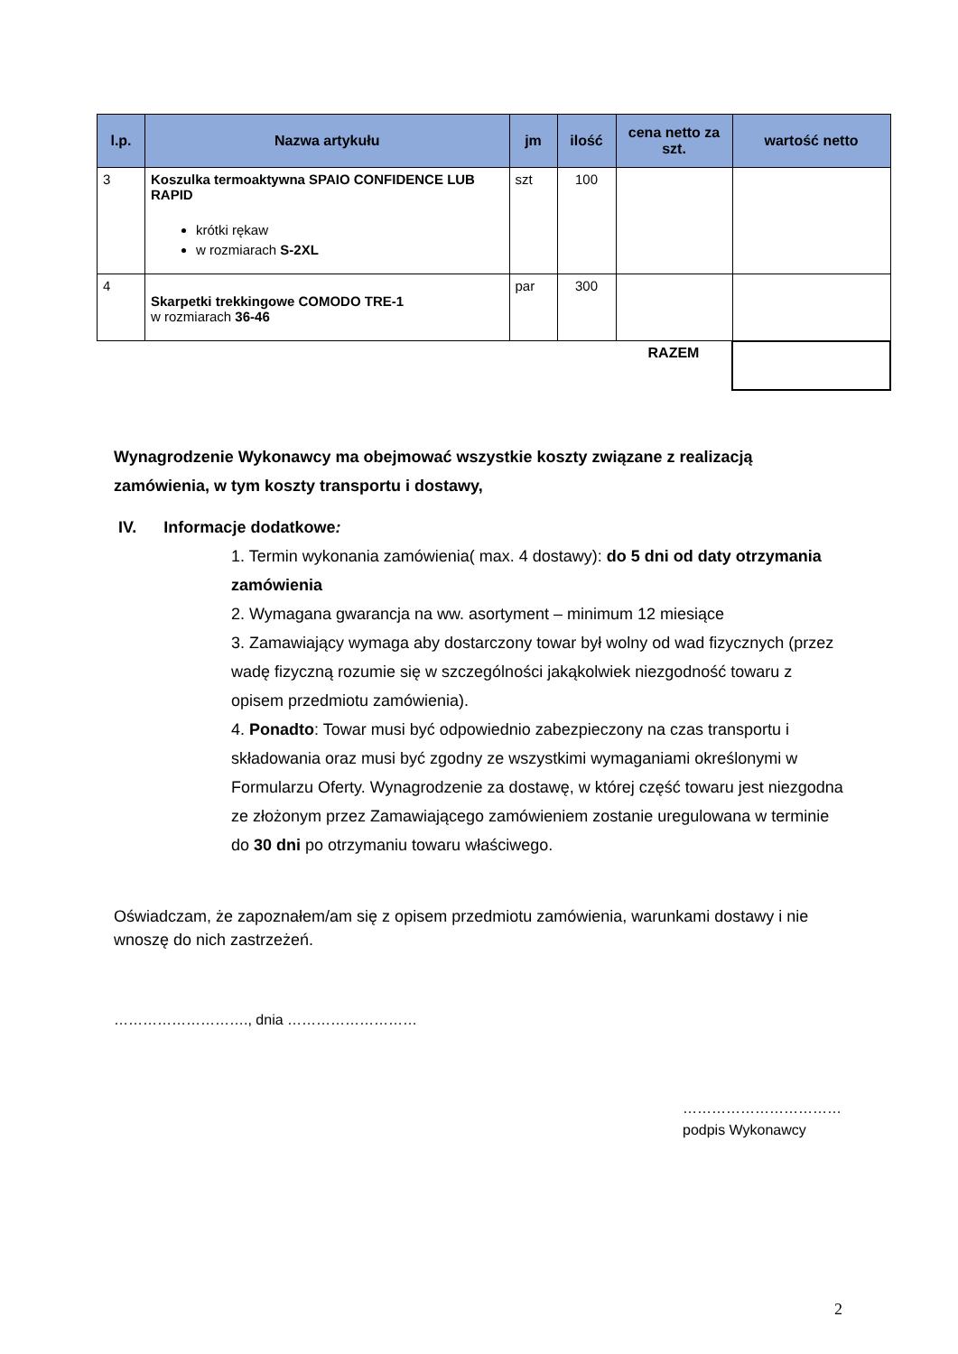| l.p. | Nazwa artykułu | jm | ilość | cena netto za szt. | wartość netto |
| --- | --- | --- | --- | --- | --- |
| 3 | Koszulka termoaktywna SPAIO CONFIDENCE LUB RAPID krótki rękaw w rozmiarach S-2XL | szt | 100 | | |
| 4 | Skarpetki trekkingowe COMODO TRE-1 w rozmiarach 36-46 | par | 300 | | |
| | | | | RAZEM | |
Wynagrodzenie Wykonawcy ma obejmować wszystkie koszty związane z realizacją zamówienia, w tym koszty transportu i dostawy,
IV. Informacje dodatkowe:
1. Termin wykonania zamówienia( max. 4 dostawy): do 5 dni od daty otrzymania zamówienia
2. Wymagana gwarancja na ww. asortyment – minimum 12 miesiące
3. Zamawiający wymaga aby dostarczony towar był wolny od wad fizycznych (przez wadę fizyczną rozumie się w szczególności jakąkolwiek niezgodność towaru z opisem przedmiotu zamówienia).
4. Ponadto: Towar musi być odpowiednio zabezpieczony na czas transportu i składowania oraz musi być zgodny ze wszystkimi wymaganiami określonymi w Formularzu Oferty. Wynagrodzenie za dostawę, w której część towaru jest niezgodna ze złożonym przez Zamawiającego zamówieniem zostanie uregulowana w terminie do 30 dni po otrzymaniu towaru właściwego.
Oświadczam, że zapoznałem/am się z opisem przedmiotu zamówienia, warunkami dostawy i nie wnoszę do nich zastrzeżeń.
………………………., dnia ………………………
……………………………
podpis Wykonawcy
2